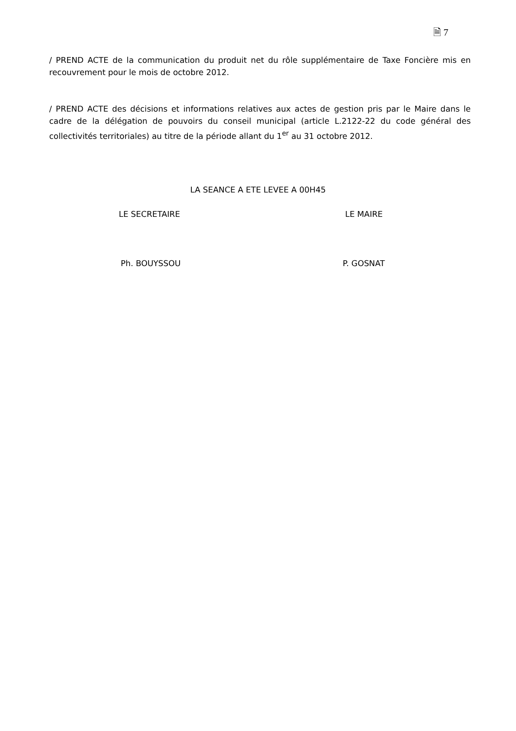🗎 7
/ PREND ACTE de la communication du produit net du rôle supplémentaire de Taxe Foncière mis en recouvrement pour le mois de octobre 2012.
/ PREND ACTE des décisions et informations relatives aux actes de gestion pris par le Maire dans le cadre de la délégation de pouvoirs du conseil municipal (article L.2122-22 du code général des collectivités territoriales) au titre de la période allant du 1<sup>er</sup> au 31 octobre 2012.
LA SEANCE A ETE LEVEE A 00H45
LE SECRETAIRE LE MAIRE
Ph. BOUYSSOU P. GOSNAT